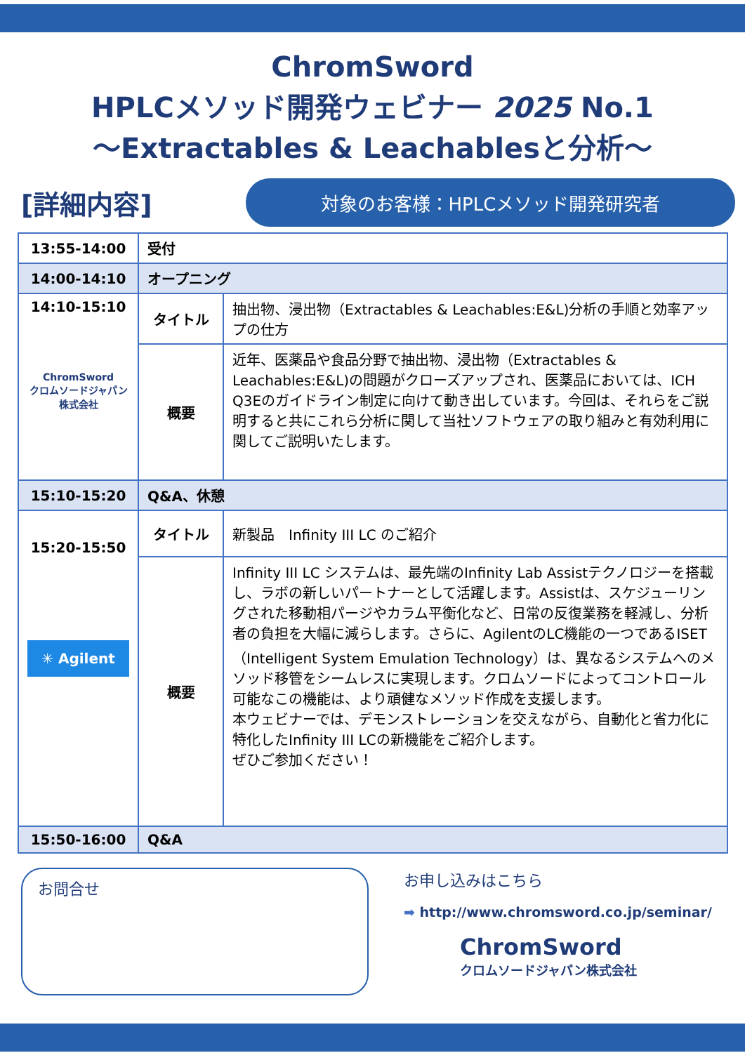ChromSword
HPLCメソッド開発ウェビナー 2025 No.1
～Extractables & Leachablesと分析～
[詳細内容]
対象のお客様：HPLCメソッド開発研究者
| 13:55-14:00 | 受付 | |
| 14:00-14:10 | オープニング | |
| 14:10-15:10 ChromSword クロムソードジャパン株式会社 | タイトル | 抽出物、浸出物（Extractables & Leachables:E&L)分析の手順と効率アップの仕方 |
| | 概要 | 近年、医薬品や食品分野で抽出物、浸出物（Extractables & Leachables:E&L)の問題がクローズアップされ、医薬品においては、ICH Q3Eのガイドライン制定に向けて動き出しています。今回は、それらをご説明すると共にこれら分析に関して当社ソフトウェアの取り組みと有効利用に関してご説明いたします。 |
| 15:10-15:20 | Q&A、休憩 | |
| 15:20-15:50 ✳ Agilent | タイトル | 新製品 Infinity III LC のご紹介 |
| | 概要 | Infinity III LC システムは、最先端のInfinity Lab Assistテクノロジーを搭載し、ラボの新しいパートナーとして活躍します。Assistは、スケジューリングされた移動相パージやカラム平衡化など、日常の反復業務を軽減し、分析者の負担を大幅に減らします。さらに、AgilentのLC機能の一つであるISET（Intelligent System Emulation Technology）は、異なるシステムへのメソッド移管をシームレスに実現します。クロムソードによってコントロール可能なこの機能は、より頑健なメソッド作成を支援します。 本ウェビナーでは、デモンストレーションを交えながら、自動化と省力化に特化したInfinity III LCの新機能をご紹介します。 ぜひご参加ください！ |
| 15:50-16:00 | Q&A | |
お問合せ
お申し込みはこちら
➡ http://www.chromsword.co.jp/seminar/
ChromSword
クロムソードジャパン株式会社